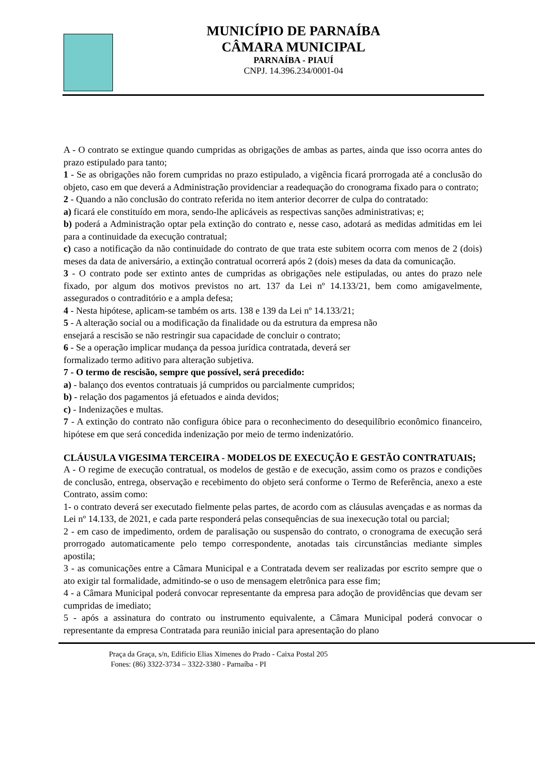MUNICÍPIO DE PARNAÍBA
CÂMARA MUNICIPAL
PARNAÍBA - PIAUÍ
CNPJ. 14.396.234/0001-04
A - O contrato se extingue quando cumpridas as obrigações de ambas as partes, ainda que isso ocorra antes do prazo estipulado para tanto;
1 - Se as obrigações não forem cumpridas no prazo estipulado, a vigência ficará prorrogada até a conclusão do objeto, caso em que deverá a Administração providenciar a readequação do cronograma fixado para o contrato;
2 - Quando a não conclusão do contrato referida no item anterior decorrer de culpa do contratado:
a) ficará ele constituído em mora, sendo-lhe aplicáveis as respectivas sanções administrativas; e;
b) poderá a Administração optar pela extinção do contrato e, nesse caso, adotará as medidas admitidas em lei para a continuidade da execução contratual;
c) caso a notificação da não continuidade do contrato de que trata este subitem ocorra com menos de 2 (dois) meses da data de aniversário, a extinção contratual ocorrerá após 2 (dois) meses da data da comunicação.
3 - O contrato pode ser extinto antes de cumpridas as obrigações nele estipuladas, ou antes do prazo nele fixado, por algum dos motivos previstos no art. 137 da Lei nº 14.133/21, bem como amigavelmente, assegurados o contraditório e a ampla defesa;
4 - Nesta hipótese, aplicam-se também os arts. 138 e 139 da Lei nº 14.133/21;
5 - A alteração social ou a modificação da finalidade ou da estrutura da empresa não
ensejará a rescisão se não restringir sua capacidade de concluir o contrato;
6 - Se a operação implicar mudança da pessoa jurídica contratada, deverá ser
formalizado termo aditivo para alteração subjetiva.
7 - O termo de rescisão, sempre que possível, será precedido:
a) - balanço dos eventos contratuais já cumpridos ou parcialmente cumpridos;
b) - relação dos pagamentos já efetuados e ainda devidos;
c) - Indenizações e multas.
7 - A extinção do contrato não configura óbice para o reconhecimento do desequilíbrio econômico financeiro, hipótese em que será concedida indenização por meio de termo indenizatório.
CLÁUSULA VIGESIMA TERCEIRA - MODELOS DE EXECUÇÃO E GESTÃO CONTRATUAIS;
A - O regime de execução contratual, os modelos de gestão e de execução, assim como os prazos e condições de conclusão, entrega, observação e recebimento do objeto será conforme o Termo de Referência, anexo a este Contrato, assim como:
1- o contrato deverá ser executado fielmente pelas partes, de acordo com as cláusulas avençadas e as normas da Lei nº 14.133, de 2021, e cada parte responderá pelas consequências de sua inexecução total ou parcial;
2 - em caso de impedimento, ordem de paralisação ou suspensão do contrato, o cronograma de execução será prorrogado automaticamente pelo tempo correspondente, anotadas tais circunstâncias mediante simples apostila;
3 - as comunicações entre a Câmara Municipal e a Contratada devem ser realizadas por escrito sempre que o ato exigir tal formalidade, admitindo-se o uso de mensagem eletrônica para esse fim;
4 - a Câmara Municipal poderá convocar representante da empresa para adoção de providências que devam ser cumpridas de imediato;
5 - após a assinatura do contrato ou instrumento equivalente, a Câmara Municipal poderá convocar o representante da empresa Contratada para reunião inicial para apresentação do plano
Praça da Graça, s/n, Edifício Elias Ximenes do Prado - Caixa Postal 205
Fones: (86) 3322-3734 – 3322-3380 - Parnaíba - PI